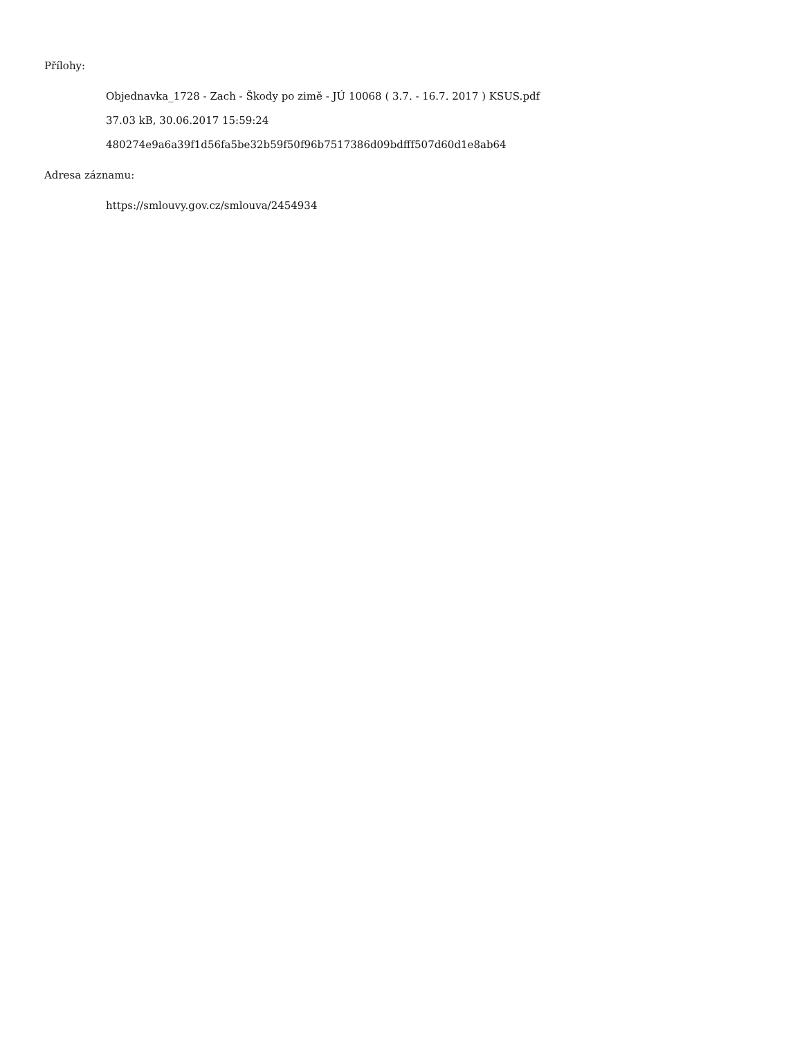Přílohy:
Objednavka_1728 - Zach - Škody po zimě - JÚ 10068 ( 3.7. - 16.7. 2017 ) KSUS.pdf
37.03 kB, 30.06.2017 15:59:24
480274e9a6a39f1d56fa5be32b59f50f96b7517386d09bdfff507d60d1e8ab64
Adresa záznamu:
https://smlouvy.gov.cz/smlouva/2454934